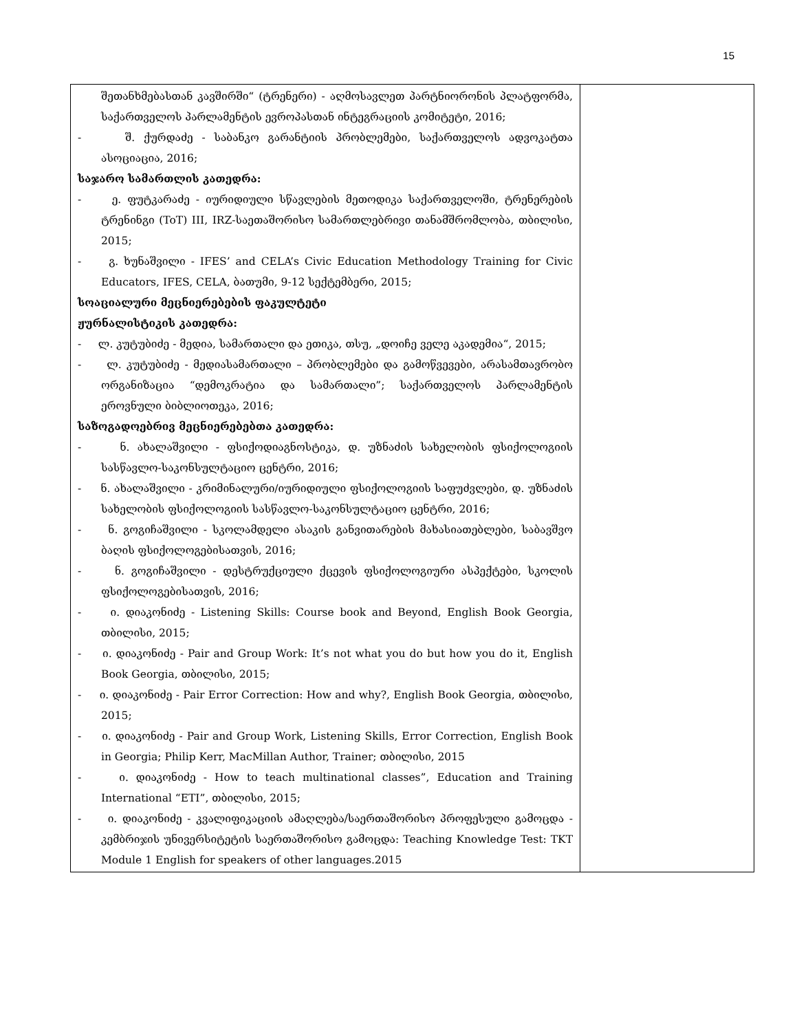15
| შეთანხმებასთან კავშირში“ (ტრენერი) - აღმოსავლეთ პარტნიორონის პლატფორმა, საქართველოს პარლამენტის ევროპასთან ინტეგრაციის კომიტეტი, 2016; - შ. ქურდაძე - საბანკო გარანტიის პრობლემები, საქართველოს ადვოკატთა ასოციაცია, 2016; საჯარო სამართლის კათედრა: - ე. ფუტკარაძე - იურიდიული სწავლების მეთოდიკა საქართველოში, ტრენერების ტრენინგი (ToT) III, IRZ-საეთაშორისო სამართლებრივი თანამშრომლობა, თბილისი, 2015; - გ. ხუნაშვილი - IFES’ and CELA’s Civic Education Methodology Training for Civic Educators, IFES, CELA, ბათუმი, 9-12 სექტემბერი, 2015; სოაციალური მეცნიერებების ფაკულტეტი ჟურნალისტიკის კათედრა: - ლ. კუტუბიძე - მედია, სამართალი და ეთიკა, თსუ, „დოიჩე ველე აკადემია“, 2015; - ლ. კუტუბიძე - მედიასამართალი – პრობლემები და გამოწვევები, არასამთავრობო ორგანიზაცია “დემოკრატია და სამართალი”; საქართველოს პარლამენტის ეროვნული ბიბლიოთეკა, 2016; საზოგადოებრივ მეცნიერებებთა კათედრა: - ნ. ახალაშვილი - ფსიქოდიაგნოსტიკა, დ. უზნაძის სახელობის ფსიქოლოგიის სასწავლო-საკონსულტაციო ცენტრი, 2016; - ნ. ახალაშვილი - კრიმინალური/იურიდიული ფსიქოლოგიის საფუძვლები, დ. უზნაძის სახელობის ფსიქოლოგიის სასწავლო-საკონსულტაციო ცენტრი, 2016; - ნ. გოგიჩაშვილი - სკოლამდელი ასაკის განვითარების მახასიათებლები, საბავშვო ბაღის ფსიქოლოგებისათვის, 2016; - ნ. გოგიჩაშვილი - დესტრუქციული ქცევის ფსიქოლოგიური ასპექტები, სკოლის ფსიქოლოგებისათვის, 2016; - ი. დიაკონიძე - Listening Skills: Course book and Beyond, English Book Georgia, თბილისი, 2015; - ი. დიაკონიძე - Pair and Group Work: It’s not what you do but how you do it, English Book Georgia, თბილისი, 2015; - ი. დიაკონიძე - Pair Error Correction: How and why?, English Book Georgia, თბილისი, 2015; - ი. დიაკონიძე - Pair and Group Work, Listening Skills, Error Correction, English Book in Georgia; Philip Kerr, MacMillan Author, Trainer; თბილისი, 2015 - ი. დიაკონიძე - How to teach multinational classes”, Education and Training International “ETI”, თბილისი, 2015; - ი. დიაკონიძე - კვალიფიკაციის ამაღლება/საერთაშორისო პროფესული გამოცდა - კემბრიჯის უნივერსიტეტის საერთაშორისო გამოცდა: Teaching Knowledge Test: TKT Module 1 English for speakers of other languages.2015 | |